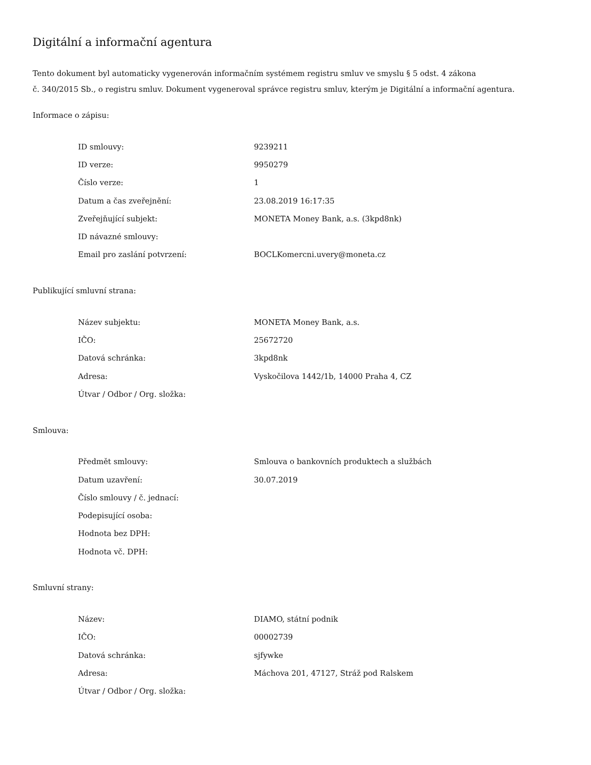Digitální a informační agentura
Tento dokument byl automaticky vygenerován informačním systémem registru smluv ve smyslu § 5 odst. 4 zákona
č. 340/2015 Sb., o registru smluv. Dokument vygeneroval správce registru smluv, kterým je Digitální a informační agentura.
Informace o zápisu:
| ID smlouvy: | 9239211 |
| ID verze: | 9950279 |
| Číslo verze: | 1 |
| Datum a čas zveřejnění: | 23.08.2019 16:17:35 |
| Zveřejňující subjekt: | MONETA Money Bank, a.s. (3kpd8nk) |
| ID návazné smlouvy: | |
| Email pro zaslání potvrzení: | BOCLKomercni.uvery@moneta.cz |
Publikující smluvní strana:
| Název subjektu: | MONETA Money Bank, a.s. |
| IČO: | 25672720 |
| Datová schránka: | 3kpd8nk |
| Adresa: | Vyskočilova 1442/1b, 14000 Praha 4, CZ |
| Útvar / Odbor / Org. složka: | |
Smlouva:
| Předmět smlouvy: | Smlouva o bankovních produktech a službách |
| Datum uzavření: | 30.07.2019 |
| Číslo smlouvy / č. jednací: | |
| Podepisující osoba: | |
| Hodnota bez DPH: | |
| Hodnota vč. DPH: | |
Smluvní strany:
| Název: | DIAMO, státní podnik |
| IČO: | 00002739 |
| Datová schránka: | sjfywke |
| Adresa: | Máchova 201, 47127, Stráž pod Ralskem |
| Útvar / Odbor / Org. složka: | |